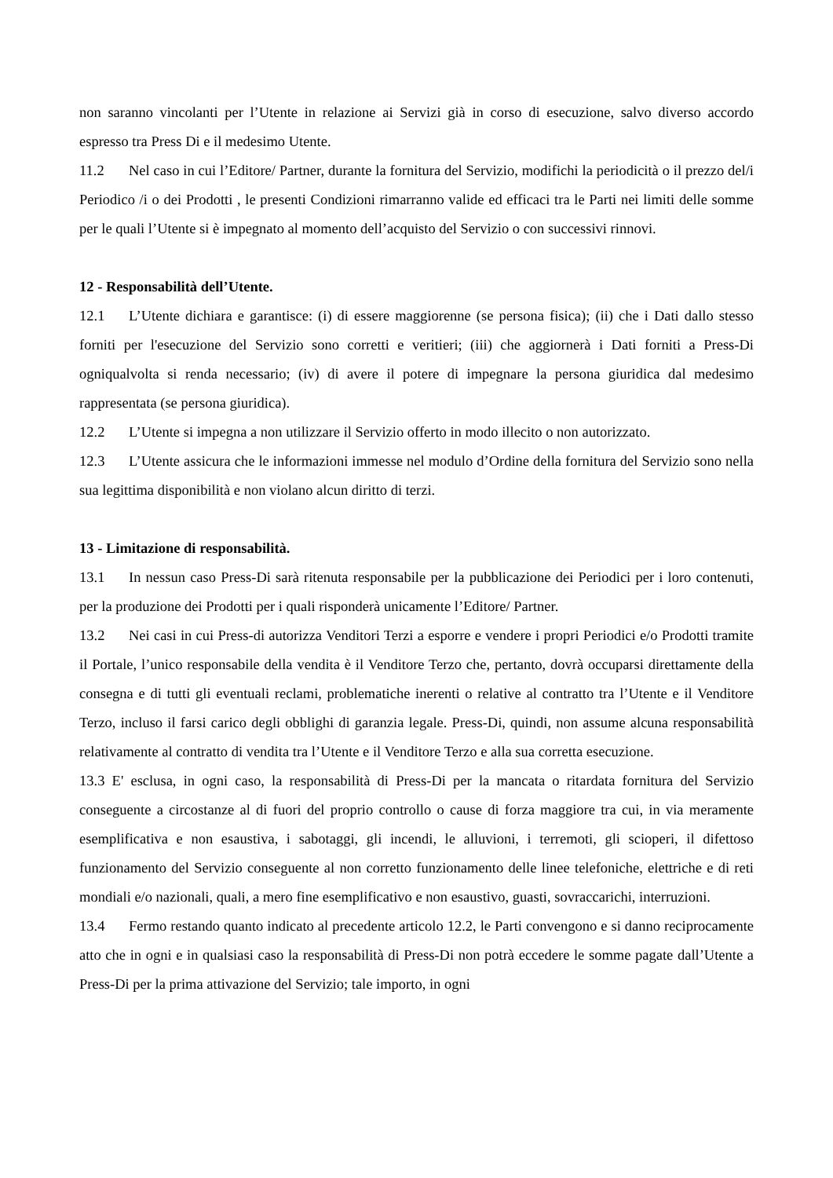non saranno vincolanti per l’Utente in relazione ai Servizi già in corso di esecuzione, salvo diverso accordo espresso tra Press Di e il medesimo Utente.
11.2 Nel caso in cui l’Editore/ Partner, durante la fornitura del Servizio, modifichi la periodicità o il prezzo del/i Periodico /i o dei Prodotti , le presenti Condizioni rimarranno valide ed efficaci tra le Parti nei limiti delle somme per le quali l’Utente si è impegnato al momento dell’acquisto del Servizio o con successivi rinnovi.
12 - Responsabilità dell’Utente.
12.1 L’Utente dichiara e garantisce: (i) di essere maggiorenne (se persona fisica); (ii) che i Dati dallo stesso forniti per l'esecuzione del Servizio sono corretti e veritieri; (iii) che aggiornerà i Dati forniti a Press-Di ogniqualvolta si renda necessario; (iv) di avere il potere di impegnare la persona giuridica dal medesimo rappresentata (se persona giuridica).
12.2 L’Utente si impegna a non utilizzare il Servizio offerto in modo illecito o non autorizzato.
12.3 L’Utente assicura che le informazioni immesse nel modulo d’Ordine della fornitura del Servizio sono nella sua legittima disponibilità e non violano alcun diritto di terzi.
13 - Limitazione di responsabilità.
13.1 In nessun caso Press-Di sarà ritenuta responsabile per la pubblicazione dei Periodici per i loro contenuti, per la produzione dei Prodotti per i quali risponderà unicamente l’Editore/ Partner.
13.2 Nei casi in cui Press-di autorizza Venditori Terzi a esporre e vendere i propri Periodici e/o Prodotti tramite il Portale, l’unico responsabile della vendita è il Venditore Terzo che, pertanto, dovrà occuparsi direttamente della consegna e di tutti gli eventuali reclami, problematiche inerenti o relative al contratto tra l’Utente e il Venditore Terzo, incluso il farsi carico degli obblighi di garanzia legale. Press-Di, quindi, non assume alcuna responsabilità relativamente al contratto di vendita tra l’Utente e il Venditore Terzo e alla sua corretta esecuzione.
13.3 E' esclusa, in ogni caso, la responsabilità di Press-Di per la mancata o ritardata fornitura del Servizio conseguente a circostanze al di fuori del proprio controllo o cause di forza maggiore tra cui, in via meramente esemplificativa e non esaustiva, i sabotaggi, gli incendi, le alluvioni, i terremoti, gli scioperi, il difettoso funzionamento del Servizio conseguente al non corretto funzionamento delle linee telefoniche, elettriche e di reti mondiali e/o nazionali, quali, a mero fine esemplificativo e non esaustivo, guasti, sovraccarichi, interruzioni.
13.4 Fermo restando quanto indicato al precedente articolo 12.2, le Parti convengono e si danno reciprocamente atto che in ogni e in qualsiasi caso la responsabilità di Press-Di non potrà eccedere le somme pagate dall’Utente a Press-Di per la prima attivazione del Servizio; tale importo, in ogni